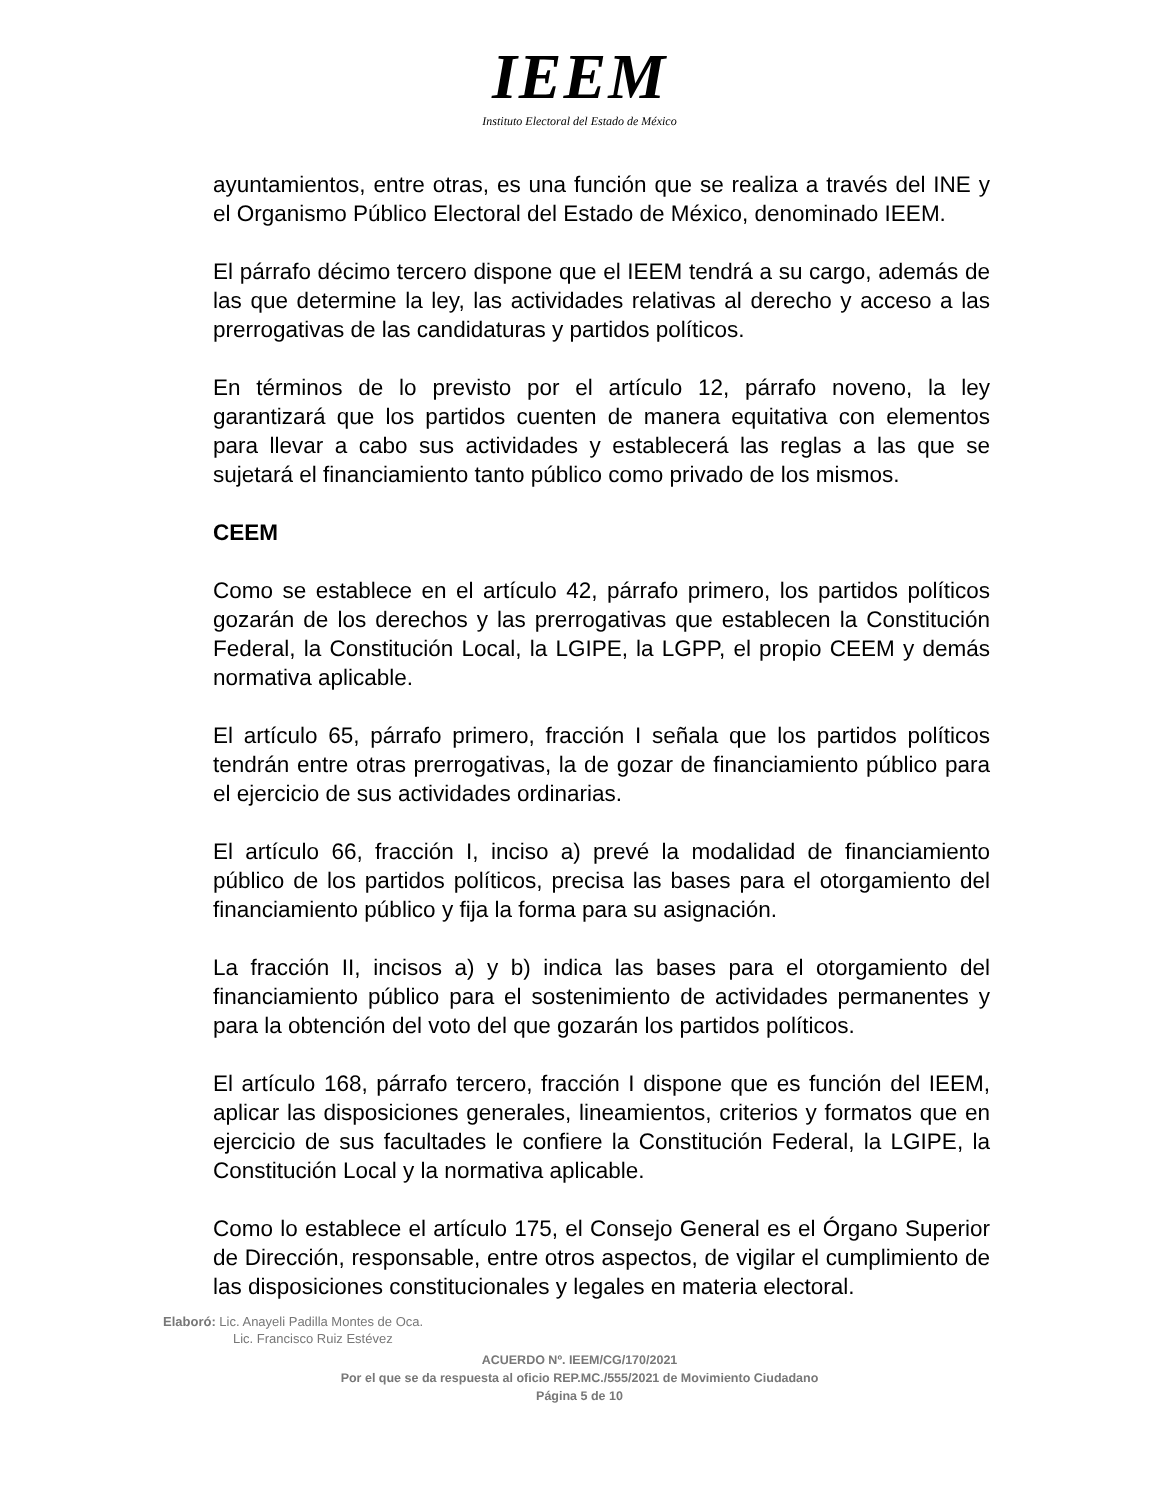IEEM
Instituto Electoral del Estado de México
ayuntamientos, entre otras, es una función que se realiza a través del INE y el Organismo Público Electoral del Estado de México, denominado IEEM.
El párrafo décimo tercero dispone que el IEEM tendrá a su cargo, además de las que determine la ley, las actividades relativas al derecho y acceso a las prerrogativas de las candidaturas y partidos políticos.
En términos de lo previsto por el artículo 12, párrafo noveno, la ley garantizará que los partidos cuenten de manera equitativa con elementos para llevar a cabo sus actividades y establecerá las reglas a las que se sujetará el financiamiento tanto público como privado de los mismos.
CEEM
Como se establece en el artículo 42, párrafo primero, los partidos políticos gozarán de los derechos y las prerrogativas que establecen la Constitución Federal, la Constitución Local, la LGIPE, la LGPP, el propio CEEM y demás normativa aplicable.
El artículo 65, párrafo primero, fracción I señala que los partidos políticos tendrán entre otras prerrogativas, la de gozar de financiamiento público para el ejercicio de sus actividades ordinarias.
El artículo 66, fracción I, inciso a) prevé la modalidad de financiamiento público de los partidos políticos, precisa las bases para el otorgamiento del financiamiento público y fija la forma para su asignación.
La fracción II, incisos a) y b) indica las bases para el otorgamiento del financiamiento público para el sostenimiento de actividades permanentes y para la obtención del voto del que gozarán los partidos políticos.
El artículo 168, párrafo tercero, fracción I dispone que es función del IEEM, aplicar las disposiciones generales, lineamientos, criterios y formatos que en ejercicio de sus facultades le confiere la Constitución Federal, la LGIPE, la Constitución Local y la normativa aplicable.
Como lo establece el artículo 175, el Consejo General es el Órgano Superior de Dirección, responsable, entre otros aspectos, de vigilar el cumplimiento de las disposiciones constitucionales y legales en materia electoral.
Elaboró: Lic. Anayeli Padilla Montes de Oca.
Lic. Francisco Ruiz Estévez
ACUERDO Nº. IEEM/CG/170/2021
Por el que se da respuesta al oficio REP.MC./555/2021 de Movimiento Ciudadano
Página 5 de 10